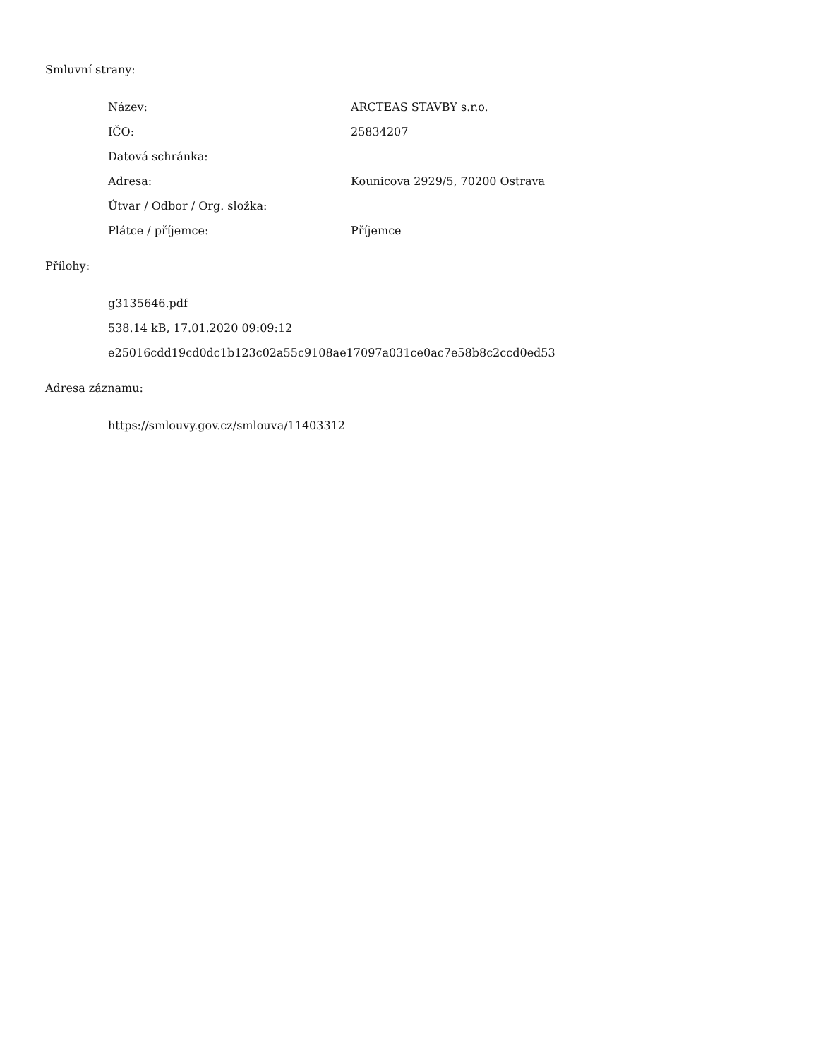Smluvní strany:
| Název: | ARCTEAS STAVBY s.r.o. |
| IČO: | 25834207 |
| Datová schránka: | |
| Adresa: | Kounicova 2929/5, 70200 Ostrava |
| Útvar / Odbor / Org. složka: | |
| Plátce / příjemce: | Příjemce |
Přílohy:
g3135646.pdf
538.14 kB, 17.01.2020 09:09:12
e25016cdd19cd0dc1b123c02a55c9108ae17097a031ce0ac7e58b8c2ccd0ed53
Adresa záznamu:
https://smlouvy.gov.cz/smlouva/11403312